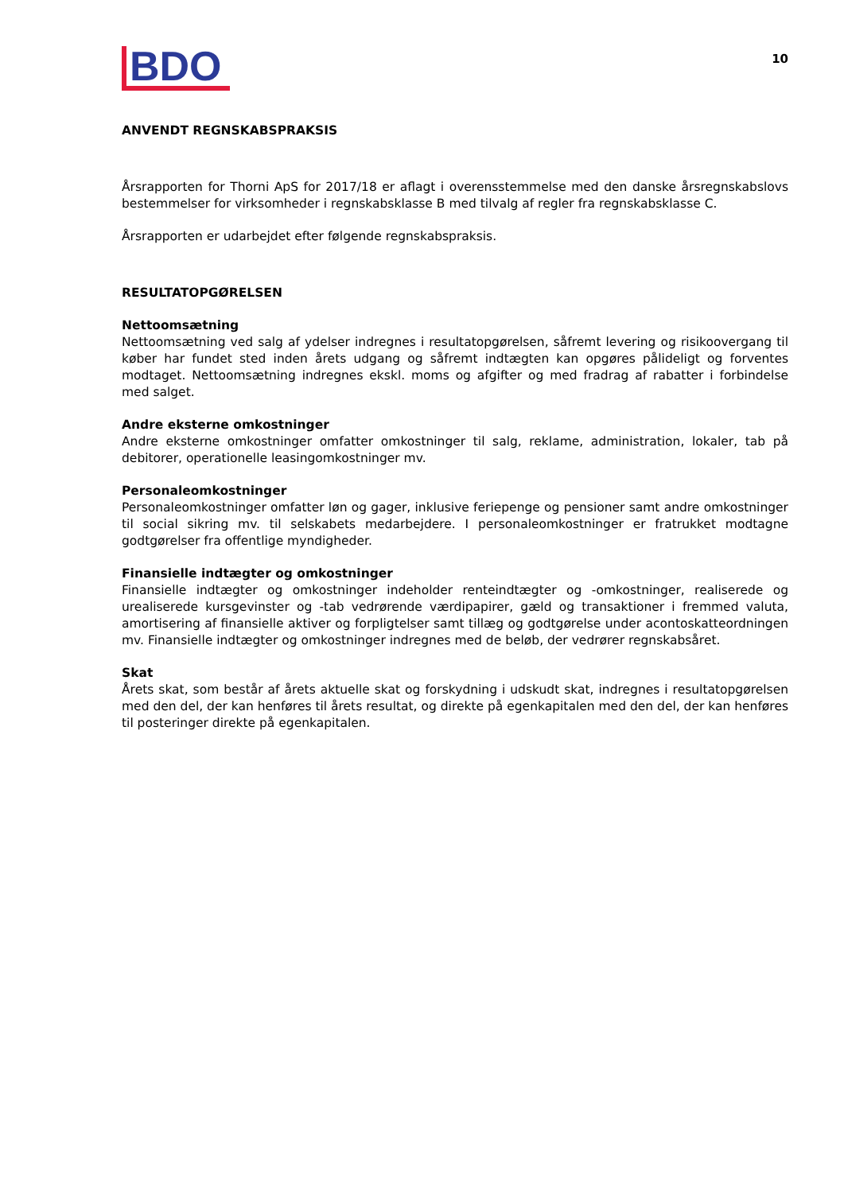BDO
10
ANVENDT REGNSKABSPRAKSIS
Årsrapporten for Thorni ApS for 2017/18 er aflagt i overensstemmelse med den danske årsregnskabslovs bestemmelser for virksomheder i regnskabsklasse B med tilvalg af regler fra regnskabsklasse C.
Årsrapporten er udarbejdet efter følgende regnskabspraksis.
RESULTATOPGØRELSEN
Nettoomsætning
Nettoomsætning ved salg af ydelser indregnes i resultatopgørelsen, såfremt levering og risikoovergang til køber har fundet sted inden årets udgang og såfremt indtægten kan opgøres pålideligt og forventes modtaget. Nettoomsætning indregnes ekskl. moms og afgifter og med fradrag af rabatter i forbindelse med salget.
Andre eksterne omkostninger
Andre eksterne omkostninger omfatter omkostninger til salg, reklame, administration, lokaler, tab på debitorer, operationelle leasingomkostninger mv.
Personaleomkostninger
Personaleomkostninger omfatter løn og gager, inklusive feriepenge og pensioner samt andre omkostninger til social sikring mv. til selskabets medarbejdere. I personaleomkostninger er fratrukket modtagne godtgørelser fra offentlige myndigheder.
Finansielle indtægter og omkostninger
Finansielle indtægter og omkostninger indeholder renteindtægter og -omkostninger, realiserede og urealiserede kursgevinster og -tab vedrørende værdipapirer, gæld og transaktioner i fremmed valuta, amortisering af finansielle aktiver og forpligtelser samt tillæg og godtgørelse under acontoskatteordningen mv. Finansielle indtægter og omkostninger indregnes med de beløb, der vedrører regnskabsåret.
Skat
Årets skat, som består af årets aktuelle skat og forskydning i udskudt skat, indregnes i resultatopgørelsen med den del, der kan henføres til årets resultat, og direkte på egenkapitalen med den del, der kan henføres til posteringer direkte på egenkapitalen.